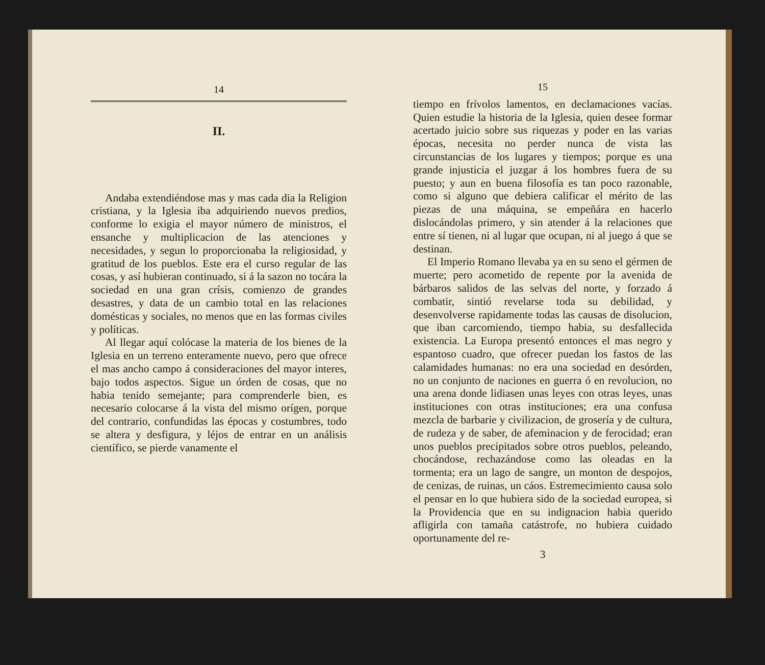14
II.
Andaba extendiéndose mas y mas cada dia la Religion cristiana, y la Iglesia iba adquiriendo nuevos predios, conforme lo exigia el mayor número de ministros, el ensanche y multiplicacion de las atenciones y necesidades, y segun lo proporcionaba la religiosidad, y gratitud de los pueblos. Este era el curso regular de las cosas, y así hubieran continuado, si á la sazon no tocára la sociedad en una gran crísis, comienzo de grandes desastres, y data de un cambio total en las relaciones domésticas y sociales, no menos que en las formas civiles y políticas.
Al llegar aquí colócase la materia de los bienes de la Iglesia en un terreno enteramente nuevo, pero que ofrece el mas ancho campo á consideraciones del mayor interes, bajo todos aspectos. Sigue un órden de cosas, que no habia tenido semejante; para comprenderle bien, es necesario colocarse á la vista del mismo orígen, porque del contrario, confundidas las épocas y costumbres, todo se altera y desfigura, y léjos de entrar en un análisis científico, se pierde vanamente el
15
tiempo en frívolos lamentos, en declamaciones vacías. Quien estudie la historia de la Iglesia, quien desee formar acertado juicio sobre sus riquezas y poder en las varias épocas, necesita no perder nunca de vista las circunstancias de los lugares y tiempos; porque es una grande injusticia el juzgar á los hombres fuera de su puesto; y aun en buena filosofía es tan poco razonable, como si alguno que debiera calificar el mérito de las piezas de una máquina, se empeñára en hacerlo dislocándolas primero, y sin atender á la relaciones que entre sí tienen, ni al lugar que ocupan, ni al juego á que se destinan.
El Imperio Romano llevaba ya en su seno el gérmen de muerte; pero acometido de repente por la avenida de bárbaros salidos de las selvas del norte, y forzado á combatir, sintió revelarse toda su debilidad, y desenvolverse rapidamente todas las causas de disolucion, que iban carcomiendo, tiempo habia, su desfallecida existencia. La Europa presentó entonces el mas negro y espantoso cuadro, que ofrecer puedan los fastos de las calamidades humanas: no era una sociedad en desórden, no un conjunto de naciones en guerra ó en revolucion, no una arena donde lidiasen unas leyes con otras leyes, unas instituciones con otras instituciones; era una confusa mezcla de barbarie y civilizacion, de grosería y de cultura, de rudeza y de saber, de afeminacion y de ferocidad; eran unos pueblos precipitados sobre otros pueblos, peleando, chocándose, rechazándose como las oleadas en la tormenta; era un lago de sangre, un monton de despojos, de cenizas, de ruinas, un cáos. Estremecimiento causa solo el pensar en lo que hubiera sido de la sociedad europea, si la Providencia que en su indignacion habia querido afligirla con tamaña catástrofe, no hubiera cuidado oportunamente del re-
3